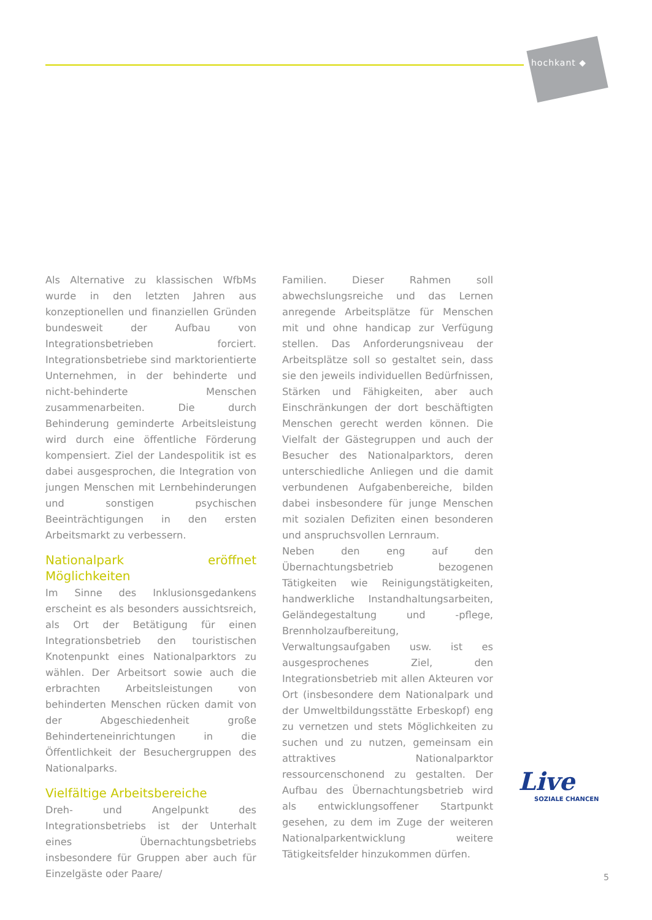hochkant ◆
Als Alternative zu klassischen WfbMs wurde in den letzten Jahren aus konzeptionellen und finanziellen Gründen bundesweit der Aufbau von Integrationsbetrieben forciert. Integrationsbetriebe sind marktorientierte Unternehmen, in der behinderte und nicht-behinderte Menschen zusammenarbeiten. Die durch Behinderung geminderte Arbeitsleistung wird durch eine öffentliche Förderung kompensiert. Ziel der Landespolitik ist es dabei ausgesprochen, die Integration von jungen Menschen mit Lernbehinderungen und sonstigen psychischen Beeinträchtigungen in den ersten Arbeitsmarkt zu verbessern.
Nationalpark eröffnet Möglichkeiten
Im Sinne des Inklusionsgedankens erscheint es als besonders aussichtsreich, als Ort der Betätigung für einen Integrationsbetrieb den touristischen Knotenpunkt eines Nationalparktors zu wählen. Der Arbeitsort sowie auch die erbrachten Arbeitsleistungen von behinderten Menschen rücken damit von der Abgeschiedenheit große Behinderteneinrichtungen in die Öffentlichkeit der Besuchergruppen des Nationalparks.
Vielfältige Arbeitsbereiche
Dreh- und Angelpunkt des Integrationsbetriebs ist der Unterhalt eines Übernachtungsbetriebs insbesondere für Gruppen aber auch für Einzelgäste oder Paare/
Familien. Dieser Rahmen soll abwechslungsreiche und das Lernen anregende Arbeitsplätze für Menschen mit und ohne handicap zur Verfügung stellen. Das Anforderungsniveau der Arbeitsplätze soll so gestaltet sein, dass sie den jeweils individuellen Bedürfnissen, Stärken und Fähigkeiten, aber auch Einschränkungen der dort beschäftigten Menschen gerecht werden können. Die Vielfalt der Gästegruppen und auch der Besucher des Nationalparktors, deren unterschiedliche Anliegen und die damit verbundenen Aufgabenbereiche, bilden dabei insbesondere für junge Menschen mit sozialen Defiziten einen besonderen und anspruchsvollen Lernraum.
Neben den eng auf den Übernachtungsbetrieb bezogenen Tätigkeiten wie Reinigungstätigkeiten, handwerkliche Instandhaltungsarbeiten, Geländegestaltung und -pflege, Brennholzaufbereitung, Verwaltungsaufgaben usw. ist es ausgesprochenes Ziel, den Integrationsbetrieb mit allen Akteuren vor Ort (insbesondere dem Nationalpark und der Umweltbildungsstätte Erbeskopf) eng zu vernetzen und stets Möglichkeiten zu suchen und zu nutzen, gemeinsam ein attraktives Nationalparktor ressourcenschonend zu gestalten. Der Aufbau des Übernachtungsbetrieb wird als entwicklungsoffener Startpunkt gesehen, zu dem im Zuge der weiteren Nationalparkentwicklung weitere Tätigkeitsfelder hinzukommen dürfen.
Live
SOZIALE CHANCEN
5